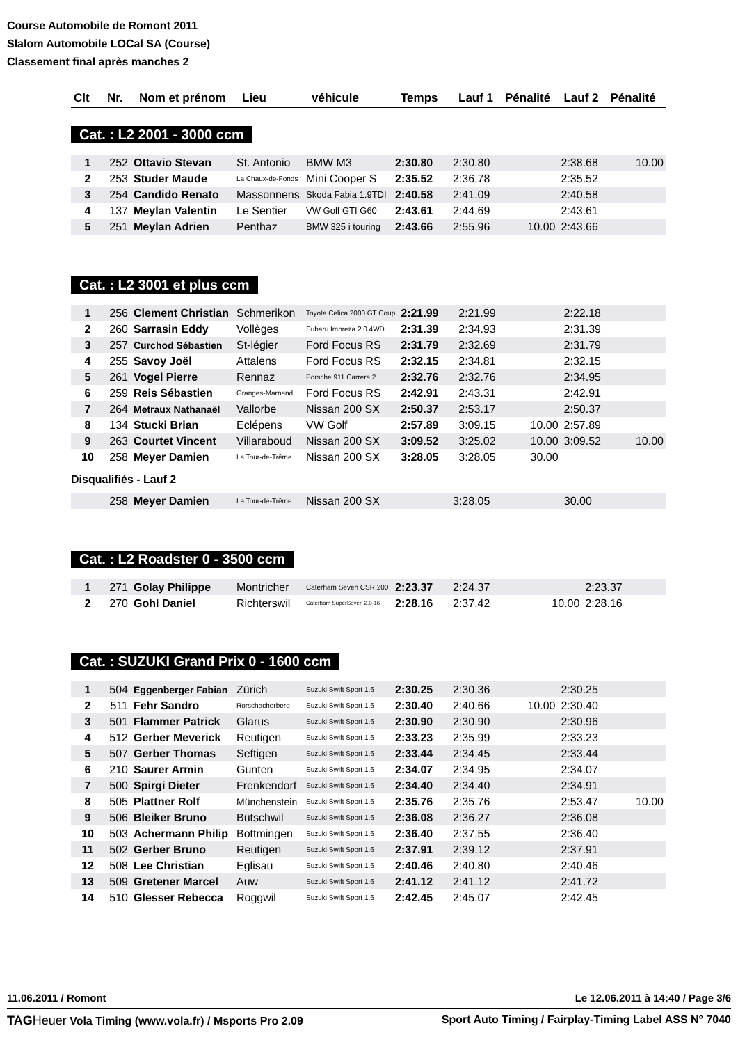Course Automobile de Romont 2011
Slalom Automobile LOCal SA (Course)
Classement final après manches 2
| Clt | Nr. | Nom et prénom | Lieu | véhicule | Temps | Lauf 1 | Pénalité | Lauf 2 | Pénalité |
| --- | --- | --- | --- | --- | --- | --- | --- | --- | --- |
Cat. : L2 2001 - 3000 ccm
| 1 | 252 | Ottavio Stevan | St. Antonio | BMW M3 | 2:30.80 | 2:30.80 | | 2:38.68 | 10.00 |
| 2 | 253 | Studer Maude | La Chaux-de-Fonds | Mini Cooper S | 2:35.52 | 2:36.78 | | 2:35.52 | |
| 3 | 254 | Candido Renato | Massonnens | Skoda Fabia 1.9TDI | 2:40.58 | 2:41.09 | | 2:40.58 | |
| 4 | 137 | Meylan Valentin | Le Sentier | VW Golf GTI G60 | 2:43.61 | 2:44.69 | | 2:43.61 | |
| 5 | 251 | Meylan Adrien | Penthaz | BMW 325 i touring | 2:43.66 | 2:55.96 | 10.00 | 2:43.66 | |
Cat. : L2 3001 et plus ccm
| 1 | 256 | Clement Christian | Schmerikon | Toyota Celica 2000 GT Coup | 2:21.99 | 2:21.99 | | 2:22.18 | |
| 2 | 260 | Sarrasin Eddy | Vollèges | Subaru Impreza 2.0 4WD | 2:31.39 | 2:34.93 | | 2:31.39 | |
| 3 | 257 | Curchod Sébastien | St-légier | Ford Focus RS | 2:31.79 | 2:32.69 | | 2:31.79 | |
| 4 | 255 | Savoy Joël | Attalens | Ford Focus RS | 2:32.15 | 2:34.81 | | 2:32.15 | |
| 5 | 261 | Vogel Pierre | Rennaz | Porsche 911 Carrera 2 | 2:32.76 | 2:32.76 | | 2:34.95 | |
| 6 | 259 | Reis Sébastien | Granges-Marnand | Ford Focus RS | 2:42.91 | 2:43.31 | | 2:42.91 | |
| 7 | 264 | Metraux Nathanaël | Vallorbe | Nissan 200 SX | 2:50.37 | 2:53.17 | | 2:50.37 | |
| 8 | 134 | Stucki Brian | Eclépens | VW Golf | 2:57.89 | 3:09.15 | 10.00 | 2:57.89 | |
| 9 | 263 | Courtet Vincent | Villaraboud | Nissan 200 SX | 3:09.52 | 3:25.02 | 10.00 | 3:09.52 | 10.00 |
| 10 | 258 | Meyer Damien | La Tour-de-Trême | Nissan 200 SX | 3:28.05 | 3:28.05 | 30.00 | | |
Disqualifiés - Lauf 2
| | 258 | Meyer Damien | La Tour-de-Trême | Nissan 200 SX | | 3:28.05 | 30.00 | | |
Cat. : L2 Roadster 0 - 3500 ccm
| 1 | 271 | Golay Philippe | Montricher | Caterham Seven CSR 200 | 2:23.37 | 2:24.37 | | 2:23.37 | |
| 2 | 270 | Gohl Daniel | Richterswil | Caterham SuperSeven 2.0-16 | 2:28.16 | 2:37.42 | 10.00 | 2:28.16 | |
Cat. : SUZUKI Grand Prix 0 - 1600 ccm
| 1 | 504 | Eggenberger Fabian | Zürich | Suzuki Swift Sport 1.6 | 2:30.25 | 2:30.36 | | 2:30.25 | |
| 2 | 511 | Fehr Sandro | Rorschacherberg | Suzuki Swift Sport 1.6 | 2:30.40 | 2:40.66 | 10.00 | 2:30.40 | |
| 3 | 501 | Flammer Patrick | Glarus | Suzuki Swift Sport 1.6 | 2:30.90 | 2:30.90 | | 2:30.96 | |
| 4 | 512 | Gerber Meverick | Reutigen | Suzuki Swift Sport 1.6 | 2:33.23 | 2:35.99 | | 2:33.23 | |
| 5 | 507 | Gerber Thomas | Seftigen | Suzuki Swift Sport 1.6 | 2:33.44 | 2:34.45 | | 2:33.44 | |
| 6 | 210 | Saurer Armin | Gunten | Suzuki Swift Sport 1.6 | 2:34.07 | 2:34.95 | | 2:34.07 | |
| 7 | 500 | Spirgi Dieter | Frenkendorf | Suzuki Swift Sport 1.6 | 2:34.40 | 2:34.40 | | 2:34.91 | |
| 8 | 505 | Plattner Rolf | Münchenstein | Suzuki Swift Sport 1.6 | 2:35.76 | 2:35.76 | | 2:53.47 | 10.00 |
| 9 | 506 | Bleiker Bruno | Bütschwil | Suzuki Swift Sport 1.6 | 2:36.08 | 2:36.27 | | 2:36.08 | |
| 10 | 503 | Achermann Philip | Bottmingen | Suzuki Swift Sport 1.6 | 2:36.40 | 2:37.55 | | 2:36.40 | |
| 11 | 502 | Gerber Bruno | Reutigen | Suzuki Swift Sport 1.6 | 2:37.91 | 2:39.12 | | 2:37.91 | |
| 12 | 508 | Lee Christian | Eglisau | Suzuki Swift Sport 1.6 | 2:40.46 | 2:40.80 | | 2:40.46 | |
| 13 | 509 | Gretener Marcel | Auw | Suzuki Swift Sport 1.6 | 2:41.12 | 2:41.12 | | 2:41.72 | |
| 14 | 510 | Glesser Rebecca | Roggwil | Suzuki Swift Sport 1.6 | 2:42.45 | 2:45.07 | | 2:42.45 | |
11.06.2011 / Romont Le 12.06.2011 à 14:40 / Page 3/6
TAG Heuer Vola Timing (www.vola.fr) / Msports Pro 2.09 Sport Auto Timing / Fairplay-Timing Label ASS N° 7040